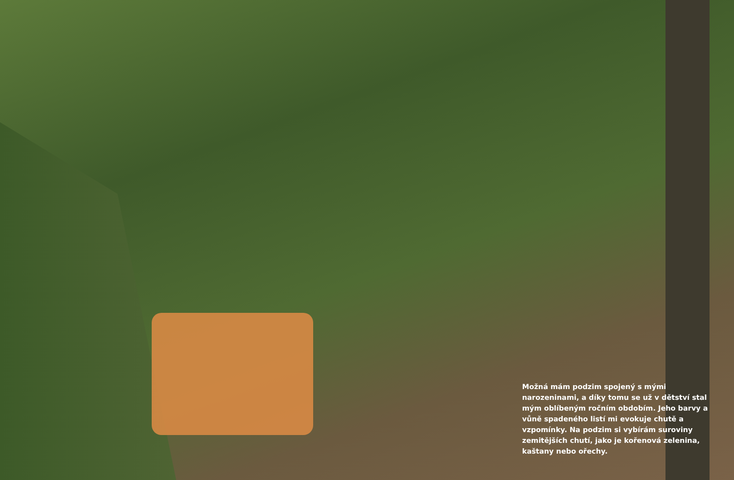Možná mám podzim spojený s mými narozeninami, a díky tomu se už v dětství stal mým oblíbeným ročním obdobím. Jeho barvy a vůně spadeného listí mi evokuje chutě a vzpomínky. Na podzim si vybírám suroviny zemitějších chutí, jako je kořenová zelenina, kaštany nebo ořechy.